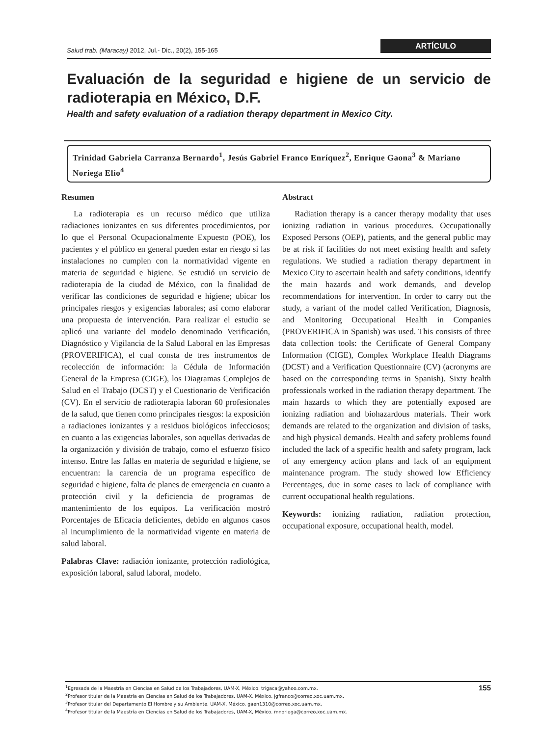Salud trab. (Maracay) 2012, Jul.- Dic., 20(2), 155-165
ARTÍCULO
Evaluación de la seguridad e higiene de un servicio de radioterapia en México, D.F.
Health and safety evaluation of a radiation therapy department in Mexico City.
Trinidad Gabriela Carranza Bernardo<sup>1</sup>, Jesús Gabriel Franco Enríquez<sup>2</sup>, Enrique Gaona<sup>3</sup> & Mariano Noriega Elío<sup>4</sup>
Resumen
La radioterapia es un recurso médico que utiliza radiaciones ionizantes en sus diferentes procedimientos, por lo que el Personal Ocupacionalmente Expuesto (POE), los pacientes y el público en general pueden estar en riesgo si las instalaciones no cumplen con la normatividad vigente en materia de seguridad e higiene. Se estudió un servicio de radioterapia de la ciudad de México, con la finalidad de verificar las condiciones de seguridad e higiene; ubicar los principales riesgos y exigencias laborales; así como elaborar una propuesta de intervención. Para realizar el estudio se aplicó una variante del modelo denominado Verificación, Diagnóstico y Vigilancia de la Salud Laboral en las Empresas (PROVERIFICA), el cual consta de tres instrumentos de recolección de información: la Cédula de Información General de la Empresa (CIGE), los Diagramas Complejos de Salud en el Trabajo (DCST) y el Cuestionario de Verificación (CV). En el servicio de radioterapia laboran 60 profesionales de la salud, que tienen como principales riesgos: la exposición a radiaciones ionizantes y a residuos biológicos infecciosos; en cuanto a las exigencias laborales, son aquellas derivadas de la organización y división de trabajo, como el esfuerzo físico intenso. Entre las fallas en materia de seguridad e higiene, se encuentran: la carencia de un programa específico de seguridad e higiene, falta de planes de emergencia en cuanto a protección civil y la deficiencia de programas de mantenimiento de los equipos. La verificación mostró Porcentajes de Eficacia deficientes, debido en algunos casos al incumplimiento de la normatividad vigente en materia de salud laboral.
Palabras Clave: radiación ionizante, protección radiológica, exposición laboral, salud laboral, modelo.
Abstract
Radiation therapy is a cancer therapy modality that uses ionizing radiation in various procedures. Occupationally Exposed Persons (OEP), patients, and the general public may be at risk if facilities do not meet existing health and safety regulations. We studied a radiation therapy department in Mexico City to ascertain health and safety conditions, identify the main hazards and work demands, and develop recommendations for intervention. In order to carry out the study, a variant of the model called Verification, Diagnosis, and Monitoring Occupational Health in Companies (PROVERIFICA in Spanish) was used. This consists of three data collection tools: the Certificate of General Company Information (CIGE), Complex Workplace Health Diagrams (DCST) and a Verification Questionnaire (CV) (acronyms are based on the corresponding terms in Spanish). Sixty health professionals worked in the radiation therapy department. The main hazards to which they are potentially exposed are ionizing radiation and biohazardous materials. Their work demands are related to the organization and division of tasks, and high physical demands. Health and safety problems found included the lack of a specific health and safety program, lack of any emergency action plans and lack of an equipment maintenance program. The study showed low Efficiency Percentages, due in some cases to lack of compliance with current occupational health regulations.
Keywords: ionizing radiation, radiation protection, occupational exposure, occupational health, model.
<sup>1</sup> Egresada de la Maestría en Ciencias en Salud de los Trabajadores, UAM-X, México. trigaca@yahoo.com.mx.
<sup>2</sup> Profesor titular de la Maestría en Ciencias en Salud de los Trabajadores, UAM-X, México. jgfranco@correo.xoc.uam.mx.
<sup>3</sup> Profesor titular del Departamento El Hombre y su Ambiente, UAM-X, México. gaen1310@correo.xoc.uam.mx.
<sup>4</sup> Profesor titular de la Maestría en Ciencias en Salud de los Trabajadores, UAM-X, México. mnoriega@correo.xoc.uam.mx.
155